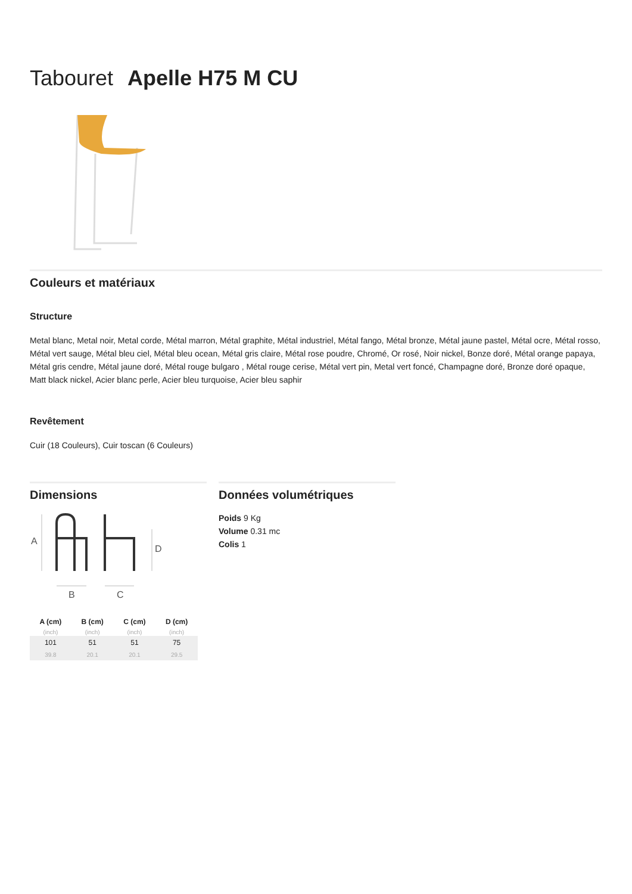Tabouret Apelle H75 M CU
Couleurs et matériaux
Structure
Metal blanc, Metal noir, Metal corde, Métal marron, Métal graphite, Métal industriel, Métal fango, Métal bronze, Métal jaune pastel, Métal ocre, Métal rosso, Métal vert sauge, Métal bleu ciel, Métal bleu ocean, Métal gris claire, Métal rose poudre, Chromé, Or rosé, Noir nickel, Bonze doré, Métal orange papaya, Métal gris cendre, Métal jaune doré, Métal rouge bulgaro , Métal rouge cerise, Métal vert pin, Metal vert foncé, Champagne doré, Bronze doré opaque, Matt black nickel, Acier blanc perle, Acier bleu turquoise, Acier bleu saphir
Revêtement
Cuir (18 Couleurs), Cuir toscan (6 Couleurs)
Dimensions
A
D
B
C
| A (cm) | B (cm) | C (cm) | D (cm) |
| --- | --- | --- | --- |
| (inch) | (inch) | (inch) | (inch) |
| 101 | 51 | 51 | 75 |
| 39.8 | 20.1 | 20.1 | 29.5 |
Données volumétriques
Poids 9 Kg
Volume 0.31 mc
Colis 1